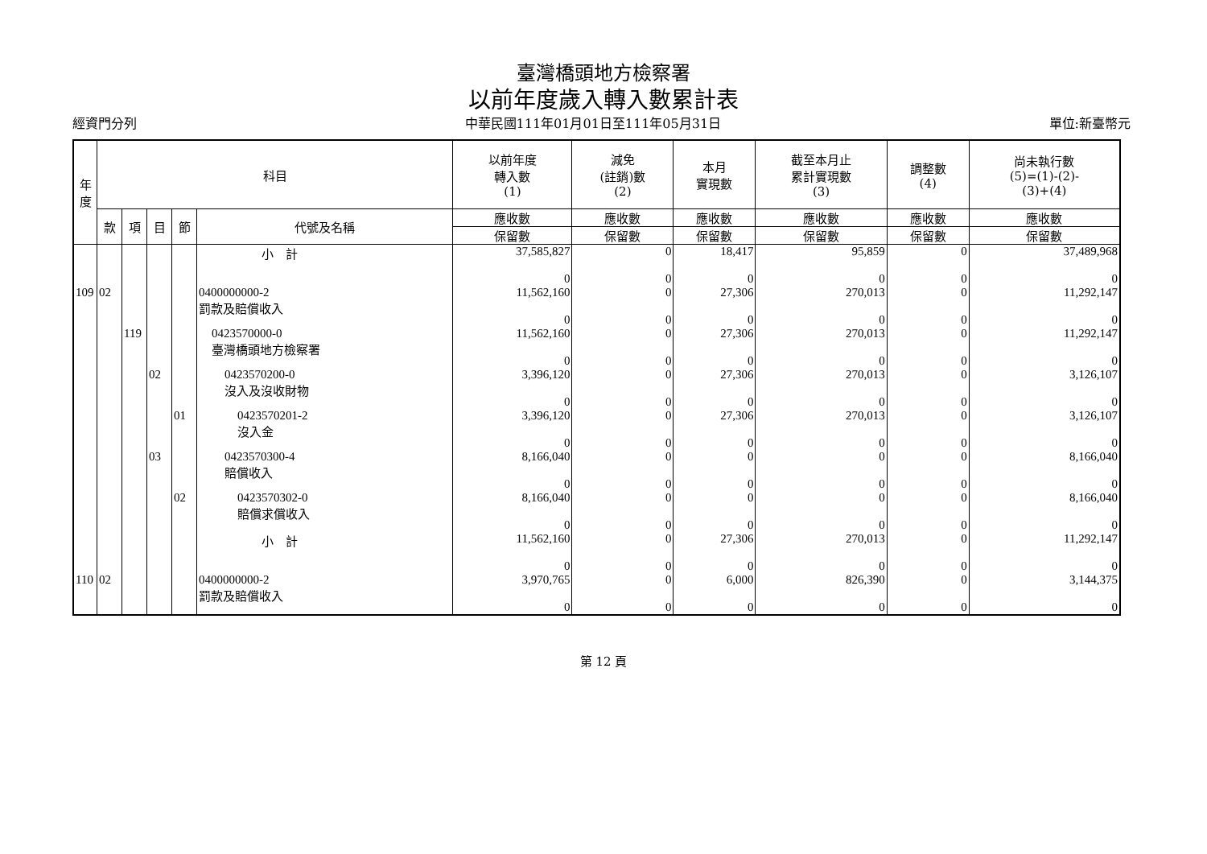臺灣橋頭地方檢察署
以前年度歲入轉入數累計表
經資門分列 中華民國111年01月01日至111年05月31日 單位:新臺幣元
| 年 度 | 科目 | | | | | 以前年度 轉入數 (1) | 減免 (註銷)數 (2) | 本月 實現數 | 截至本月止 累計實現數 (3) | 調整數 (4) | 尚未執行數 (5)=(1)-(2)- (3)+(4) |
| --- | --- | --- | --- | --- | --- | --- | --- | --- | --- | --- | --- |
| | 款 | 項 | 目 | 節 | 代號及名稱 | 應收數 | 應收數 | 應收數 | 應收數 | 應收數 | 應收數 |
| | | | | | | 保留數 | 保留數 | 保留數 | 保留數 | 保留數 | 保留數 |
| | | | | | 小 計 | 37,585,827 0 | 0 0 | 18,417 0 | 95,859 0 | 0 0 | 37,489,968 0 |
| 109 | 02 | | | | 0400000000-2 罰款及賠償收入 | 11,562,160 0 | 0 0 | 27,306 0 | 270,013 0 | 0 0 | 11,292,147 0 |
| | | 119 | | | 0423570000-0 臺灣橋頭地方檢察署 | 11,562,160 0 | 0 0 | 27,306 0 | 270,013 0 | 0 0 | 11,292,147 0 |
| | | | 02 | | 0423570200-0 沒入及沒收財物 | 3,396,120 0 | 0 0 | 27,306 0 | 270,013 0 | 0 0 | 3,126,107 0 |
| | | | | 01 | 0423570201-2 沒入金 | 3,396,120 0 | 0 0 | 27,306 0 | 270,013 0 | 0 0 | 3,126,107 0 |
| | | | 03 | | 0423570300-4 賠償收入 | 8,166,040 0 | 0 0 | 0 0 | 0 0 | 0 0 | 8,166,040 0 |
| | | | | 02 | 0423570302-0 賠償求償收入 | 8,166,040 0 | 0 0 | 0 0 | 0 0 | 0 0 | 8,166,040 0 |
| | | | | | 小 計 | 11,562,160 0 | 0 0 | 27,306 0 | 270,013 0 | 0 0 | 11,292,147 0 |
| 110 | 02 | | | | 0400000000-2 罰款及賠償收入 | 3,970,765 0 | 0 0 | 6,000 0 | 826,390 0 | 0 0 | 3,144,375 0 |
第 12 頁